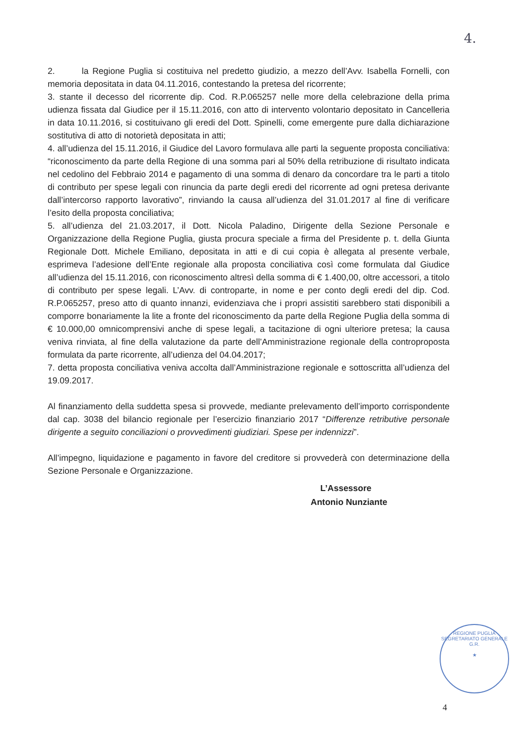4.
2. la Regione Puglia si costituiva nel predetto giudizio, a mezzo dell’Avv. Isabella Fornelli, con memoria depositata in data 04.11.2016, contestando la pretesa del ricorrente;
3. stante il decesso del ricorrente dip. Cod. R.P.065257 nelle more della celebrazione della prima udienza fissata dal Giudice per il 15.11.2016, con atto di intervento volontario depositato in Cancelleria in data 10.11.2016, si costituivano gli eredi del Dott. Spinelli, come emergente pure dalla dichiarazione sostitutiva di atto di notorietà depositata in atti;
4. all’udienza del 15.11.2016, il Giudice del Lavoro formulava alle parti la seguente proposta conciliativa: “riconoscimento da parte della Regione di una somma pari al 50% della retribuzione di risultato indicata nel cedolino del Febbraio 2014 e pagamento di una somma di denaro da concordare tra le parti a titolo di contributo per spese legali con rinuncia da parte degli eredi del ricorrente ad ogni pretesa derivante dall’intercorso rapporto lavorativo”, rinviando la causa all’udienza del 31.01.2017 al fine di verificare l’esito della proposta conciliativa;
5. all’udienza del 21.03.2017, il Dott. Nicola Paladino, Dirigente della Sezione Personale e Organizzazione della Regione Puglia, giusta procura speciale a firma del Presidente p. t. della Giunta Regionale Dott. Michele Emiliano, depositata in atti e di cui copia è allegata al presente verbale, esprimeva l’adesione dell’Ente regionale alla proposta conciliativa così come formulata dal Giudice all’udienza del 15.11.2016, con riconoscimento altresì della somma di € 1.400,00, oltre accessori, a titolo di contributo per spese legali. L’Avv. di controparte, in nome e per conto degli eredi del dip. Cod. R.P.065257, preso atto di quanto innanzi, evidenziava che i propri assistiti sarebbero stati disponibili a comporre bonariamente la lite a fronte del riconoscimento da parte della Regione Puglia della somma di € 10.000,00 omnicomprensivi anche di spese legali, a tacitazione di ogni ulteriore pretesa; la causa veniva rinviata, al fine della valutazione da parte dell’Amministrazione regionale della controproposta formulata da parte ricorrente, all’udienza del 04.04.2017;
7. detta proposta conciliativa veniva accolta dall’Amministrazione regionale e sottoscritta all’udienza del 19.09.2017.
Al finanziamento della suddetta spesa si provvede, mediante prelevamento dell’importo corrispondente dal cap. 3038 del bilancio regionale per l’esercizio finanziario 2017 “Differenze retributive personale dirigente a seguito conciliazioni o provvedimenti giudiziari. Spese per indennizzi”.
All’impegno, liquidazione e pagamento in favore del creditore si provvederà con determinazione della Sezione Personale e Organizzazione.
L’Assessore
Antonio Nunziante
REGIONE PUGLIA
SEGRETARIATO GENERALE G.R.
★
4